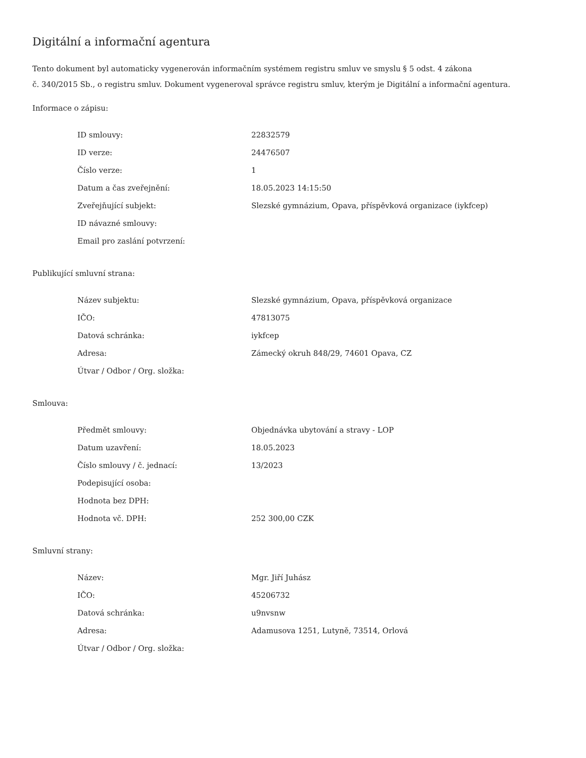Digitální a informační agentura
Tento dokument byl automaticky vygenerován informačním systémem registru smluv ve smyslu § 5 odst. 4 zákona
č. 340/2015 Sb., o registru smluv. Dokument vygeneroval správce registru smluv, kterým je Digitální a informační agentura.
Informace o zápisu:
| ID smlouvy: | 22832579 |
| ID verze: | 24476507 |
| Číslo verze: | 1 |
| Datum a čas zveřejnění: | 18.05.2023 14:15:50 |
| Zveřejňující subjekt: | Slezské gymnázium, Opava, příspěvková organizace (iykfcep) |
| ID návazné smlouvy: | |
| Email pro zaslání potvrzení: | |
Publikující smluvní strana:
| Název subjektu: | Slezské gymnázium, Opava, příspěvková organizace |
| IČO: | 47813075 |
| Datová schránka: | iykfcep |
| Adresa: | Zámecký okruh 848/29, 74601 Opava, CZ |
| Útvar / Odbor / Org. složka: | |
Smlouva:
| Předmět smlouvy: | Objednávka ubytování a stravy - LOP |
| Datum uzavření: | 18.05.2023 |
| Číslo smlouvy / č. jednací: | 13/2023 |
| Podepisující osoba: | |
| Hodnota bez DPH: | |
| Hodnota vč. DPH: | 252 300,00 CZK |
Smluvní strany:
| Název: | Mgr. Jiří Juhász |
| IČO: | 45206732 |
| Datová schránka: | u9nvsnw |
| Adresa: | Adamusova 1251, Lutyně, 73514, Orlová |
| Útvar / Odbor / Org. složka: | |